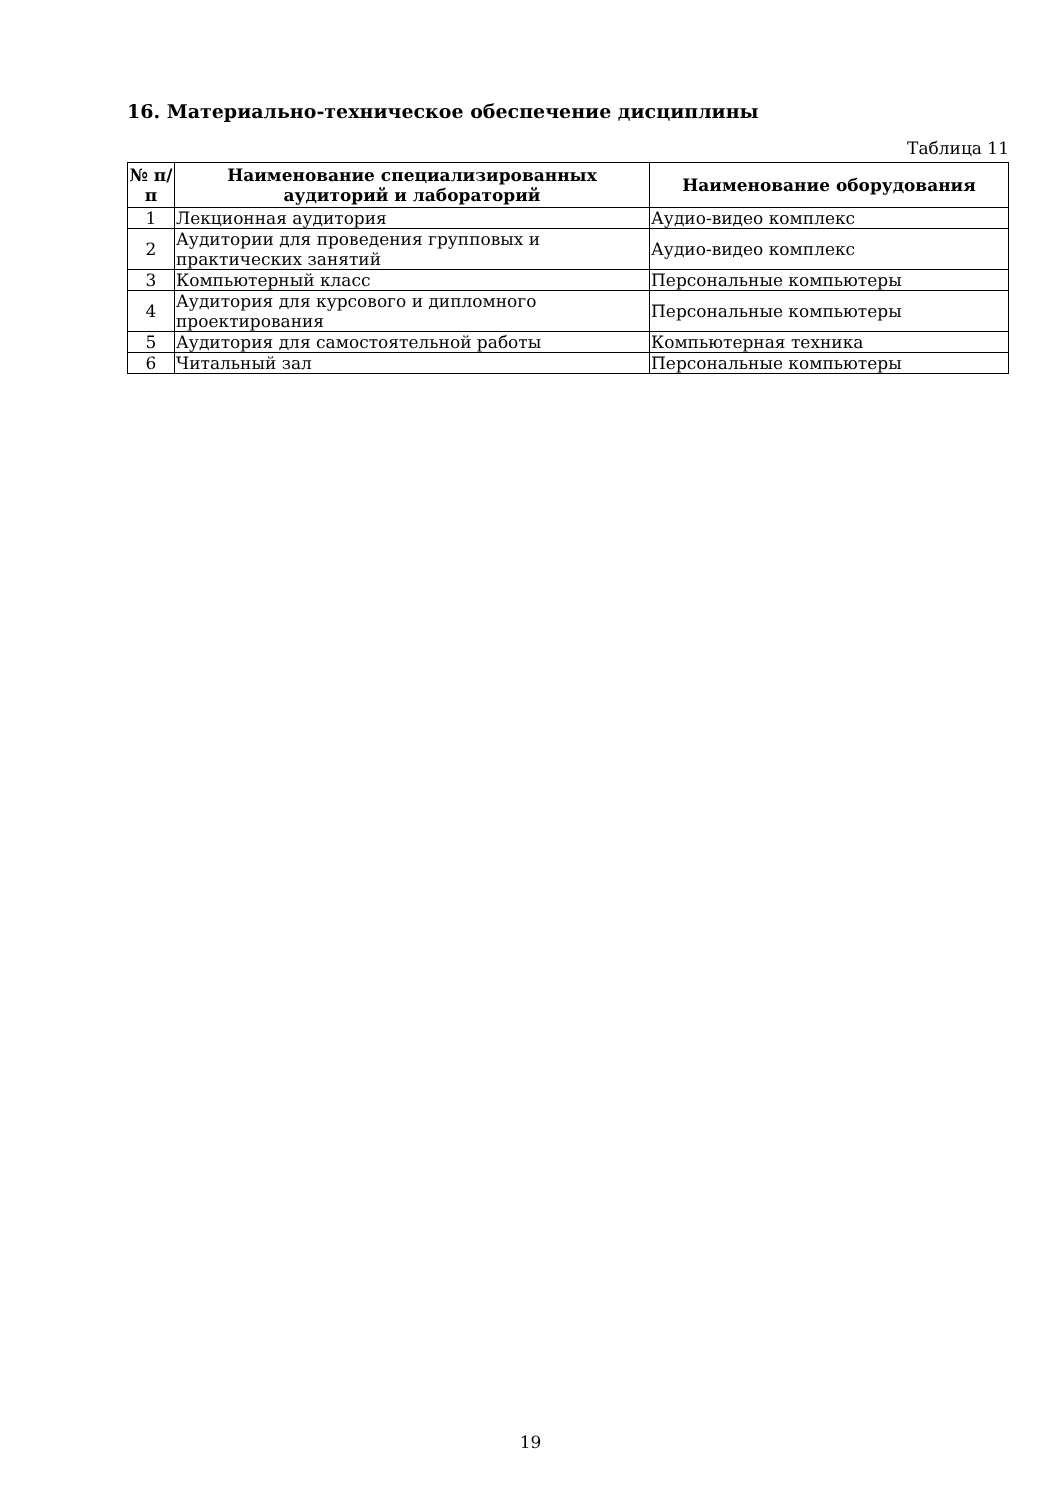16. Материально-техническое обеспечение дисциплины
Таблица 11
| № п/п | Наименование специализированных аудиторий и лабораторий | Наименование оборудования |
| --- | --- | --- |
| 1 | Лекционная аудитория | Аудио-видео комплекс |
| 2 | Аудитории для проведения групповых и практических занятий | Аудио-видео комплекс |
| 3 | Компьютерный класс | Персональные компьютеры |
| 4 | Аудитория для курсового и дипломного проектирования | Персональные компьютеры |
| 5 | Аудитория для самостоятельной работы | Компьютерная техника |
| 6 | Читальный зал | Персональные компьютеры |
19